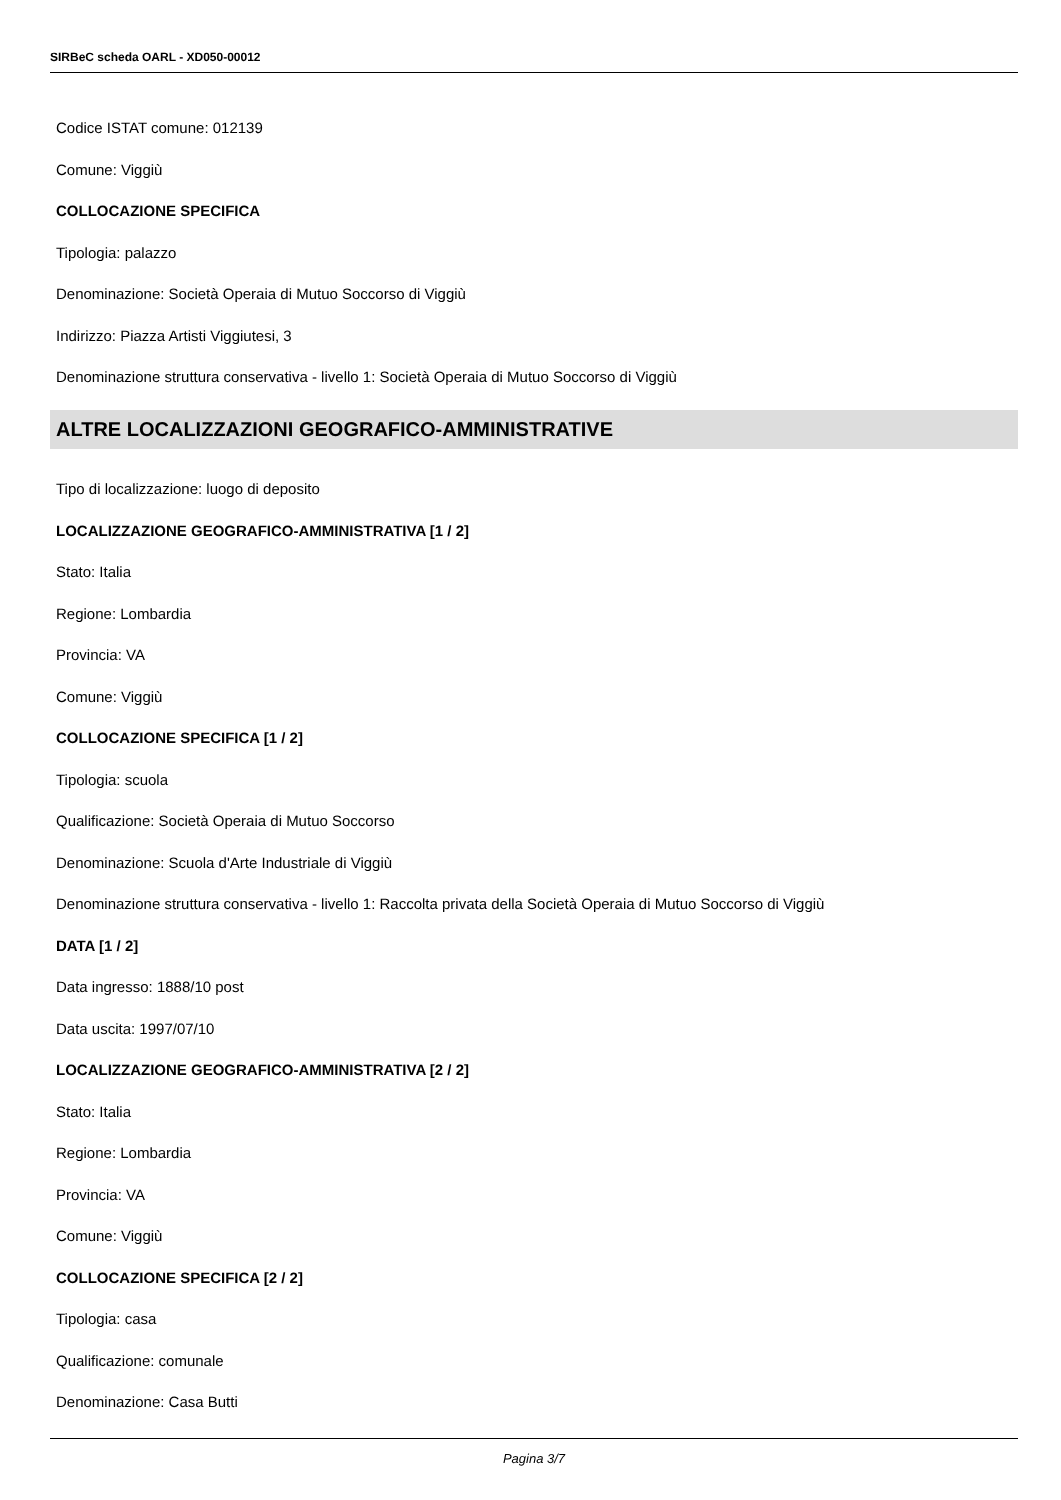SIRBeC scheda OARL - XD050-00012
Codice ISTAT comune: 012139
Comune: Viggiù
COLLOCAZIONE SPECIFICA
Tipologia: palazzo
Denominazione: Società Operaia di Mutuo Soccorso di Viggiù
Indirizzo: Piazza Artisti Viggiutesi, 3
Denominazione struttura conservativa - livello 1: Società Operaia di Mutuo Soccorso di Viggiù
ALTRE LOCALIZZAZIONI GEOGRAFICO-AMMINISTRATIVE
Tipo di localizzazione: luogo di deposito
LOCALIZZAZIONE GEOGRAFICO-AMMINISTRATIVA [1 / 2]
Stato: Italia
Regione: Lombardia
Provincia: VA
Comune: Viggiù
COLLOCAZIONE SPECIFICA [1 / 2]
Tipologia: scuola
Qualificazione: Società Operaia di Mutuo Soccorso
Denominazione: Scuola d'Arte Industriale di Viggiù
Denominazione struttura conservativa - livello 1: Raccolta privata della Società Operaia di Mutuo Soccorso di Viggiù
DATA [1 / 2]
Data ingresso: 1888/10 post
Data uscita: 1997/07/10
LOCALIZZAZIONE GEOGRAFICO-AMMINISTRATIVA [2 / 2]
Stato: Italia
Regione: Lombardia
Provincia: VA
Comune: Viggiù
COLLOCAZIONE SPECIFICA [2 / 2]
Tipologia: casa
Qualificazione: comunale
Denominazione: Casa Butti
Pagina 3/7